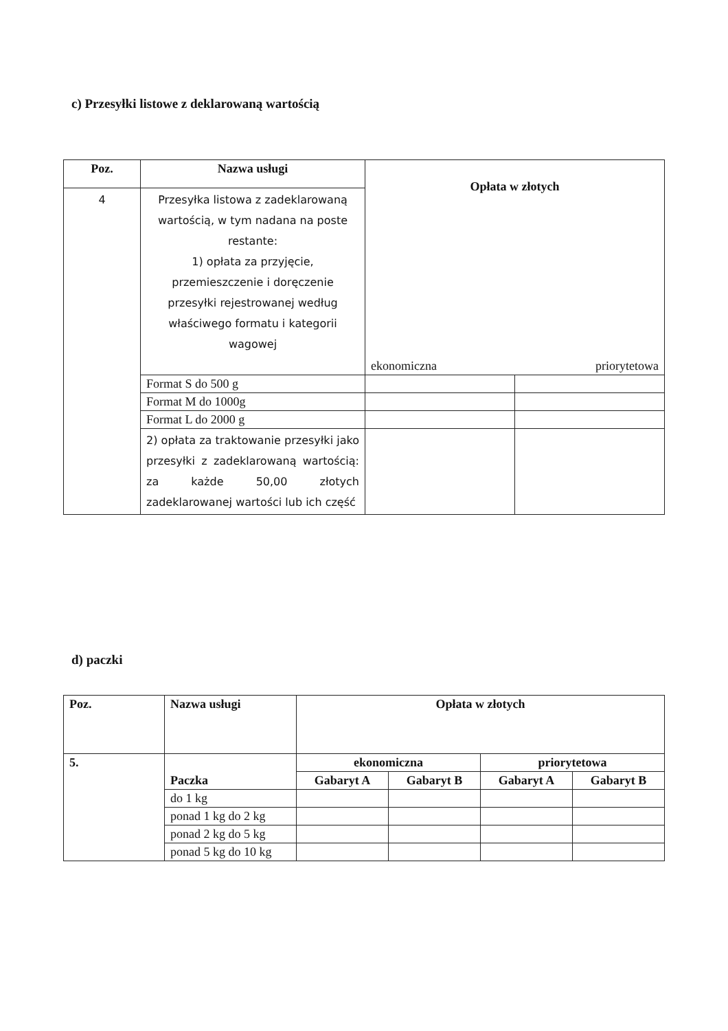c) Przesyłki listowe z deklarowaną wartością
| Poz. | Nazwa usługi | Opłata w złotych ekonomiczna priorytetowa | |
| --- | --- | --- | --- |
| 4 | Przesyłka listowa z zadeklarowaną wartością, w tym nadana na poste restante: 1) opłata za przyjęcie, przemieszczenie i doręczenie przesyłki rejestrowanej według właściwego formatu i kategorii wagowej | | |
| | Format S do 500 g | | |
| | Format M do 1000g | | |
| | Format L do 2000 g | | |
| | 2) opłata za traktowanie przesyłki jako przesyłki z zadeklarowaną wartością: za każde 50,00 złotych zadeklarowanej wartości lub ich część | | |
d) paczki
| Poz. | Nazwa usługi | Opłata w złotych | | | |
| --- | --- | --- | --- | --- | --- |
| 5. | Paczka | ekonomiczna | | priorytetowa | |
| | | Gabaryt A | Gabaryt B | Gabaryt A | Gabaryt B |
| | do 1 kg | | | | |
| | ponad 1 kg do 2 kg | | | | |
| | ponad 2 kg do 5 kg | | | | |
| | ponad 5 kg do 10 kg | | | | |